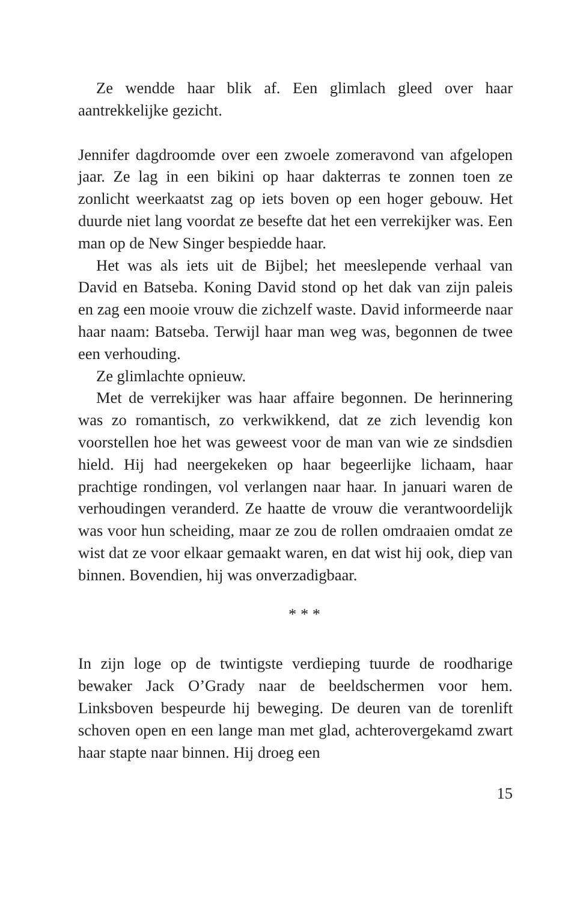Ze wendde haar blik af. Een glimlach gleed over haar aantrekkelijke gezicht.
Jennifer dagdroomde over een zwoele zomeravond van afgelopen jaar. Ze lag in een bikini op haar dakterras te zonnen toen ze zonlicht weerkaatst zag op iets boven op een hoger gebouw. Het duurde niet lang voordat ze besefte dat het een verrekijker was. Een man op de New Singer bespiedde haar.
Het was als iets uit de Bijbel; het meeslepende verhaal van David en Batseba. Koning David stond op het dak van zijn paleis en zag een mooie vrouw die zichzelf waste. David informeerde naar haar naam: Batseba. Terwijl haar man weg was, begonnen de twee een verhouding.
Ze glimlachte opnieuw.
Met de verrekijker was haar affaire begonnen. De herinnering was zo romantisch, zo verkwikkend, dat ze zich levendig kon voorstellen hoe het was geweest voor de man van wie ze sindsdien hield. Hij had neergekeken op haar begeerlijke lichaam, haar prachtige rondingen, vol verlangen naar haar. In januari waren de verhoudingen veranderd. Ze haatte de vrouw die verantwoordelijk was voor hun scheiding, maar ze zou de rollen omdraaien omdat ze wist dat ze voor elkaar gemaakt waren, en dat wist hij ook, diep van binnen. Bovendien, hij was onverzadigbaar.
* * *
In zijn loge op de twintigste verdieping tuurde de roodharige bewaker Jack O’Grady naar de beeldschermen voor hem. Linksboven bespeurde hij beweging. De deuren van de torenlift schoven open en een lange man met glad, achterovergekamd zwart haar stapte naar binnen. Hij droeg een
15